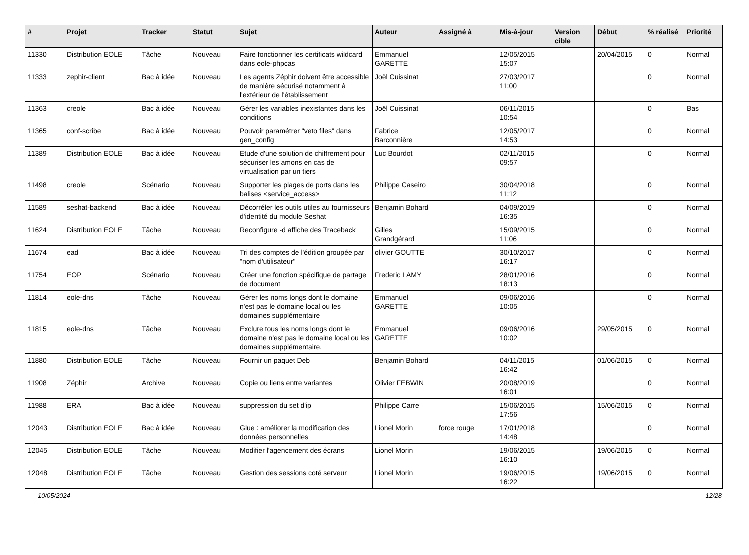| # | Projet | Tracker | Statut | Sujet | Auteur | Assigné à | Mis-à-jour | Version cible | Début | % réalisé | Priorité |
| --- | --- | --- | --- | --- | --- | --- | --- | --- | --- | --- | --- |
| 11330 | Distribution EOLE | Tâche | Nouveau | Faire fonctionner les certificats wildcard dans eole-phpcas | Emmanuel GARETTE | | 12/05/2015 15:07 | | 20/04/2015 | 0 | Normal |
| 11333 | zephir-client | Bac à idée | Nouveau | Les agents Zéphir doivent être accessible de manière sécurisé notamment à l'extérieur de l'établissement | Joël Cuissinat | | 27/03/2017 11:00 | | | 0 | Normal |
| 11363 | creole | Bac à idée | Nouveau | Gérer les variables inexistantes dans les conditions | Joël Cuissinat | | 06/11/2015 10:54 | | | 0 | Bas |
| 11365 | conf-scribe | Bac à idée | Nouveau | Pouvoir paramétrer "veto files" dans gen_config | Fabrice Barconnière | | 12/05/2017 14:53 | | | 0 | Normal |
| 11389 | Distribution EOLE | Bac à idée | Nouveau | Etude d'une solution de chiffrement pour sécuriser les amons en cas de virtualisation par un tiers | Luc Bourdot | | 02/11/2015 09:57 | | | 0 | Normal |
| 11498 | creole | Scénario | Nouveau | Supporter les plages de ports dans les balises <service_access> | Philippe Caseiro | | 30/04/2018 11:12 | | | 0 | Normal |
| 11589 | seshat-backend | Bac à idée | Nouveau | Décorréler les outils utiles au fournisseurs d'identité du module Seshat | Benjamin Bohard | | 04/09/2019 16:35 | | | 0 | Normal |
| 11624 | Distribution EOLE | Tâche | Nouveau | Reconfigure -d affiche des Traceback | Gilles Grandgérard | | 15/09/2015 11:06 | | | 0 | Normal |
| 11674 | ead | Bac à idée | Nouveau | Tri des comptes de l'édition groupée par "nom d'utilisateur" | olivier GOUTTE | | 30/10/2017 16:17 | | | 0 | Normal |
| 11754 | EOP | Scénario | Nouveau | Créer une fonction spécifique de partage de document | Frederic LAMY | | 28/01/2016 18:13 | | | 0 | Normal |
| 11814 | eole-dns | Tâche | Nouveau | Gérer les noms longs dont le domaine n'est pas le domaine local ou les domaines supplémentaire | Emmanuel GARETTE | | 09/06/2016 10:05 | | | 0 | Normal |
| 11815 | eole-dns | Tâche | Nouveau | Exclure tous les noms longs dont le domaine n'est pas le domaine local ou les domaines supplémentaire. | Emmanuel GARETTE | | 09/06/2016 10:02 | | 29/05/2015 | 0 | Normal |
| 11880 | Distribution EOLE | Tâche | Nouveau | Fournir un paquet Deb | Benjamin Bohard | | 04/11/2015 16:42 | | 01/06/2015 | 0 | Normal |
| 11908 | Zéphir | Archive | Nouveau | Copie ou liens entre variantes | Olivier FEBWIN | | 20/08/2019 16:01 | | | 0 | Normal |
| 11988 | ERA | Bac à idée | Nouveau | suppression du set d'ip | Philippe Carre | | 15/06/2015 17:56 | | 15/06/2015 | 0 | Normal |
| 12043 | Distribution EOLE | Bac à idée | Nouveau | Glue : améliorer la modification des données personnelles | Lionel Morin | force rouge | 17/01/2018 14:48 | | | 0 | Normal |
| 12045 | Distribution EOLE | Tâche | Nouveau | Modifier l'agencement des écrans | Lionel Morin | | 19/06/2015 16:10 | | 19/06/2015 | 0 | Normal |
| 12048 | Distribution EOLE | Tâche | Nouveau | Gestion des sessions coté serveur | Lionel Morin | | 19/06/2015 16:22 | | 19/06/2015 | 0 | Normal |
10/05/2024 12/28